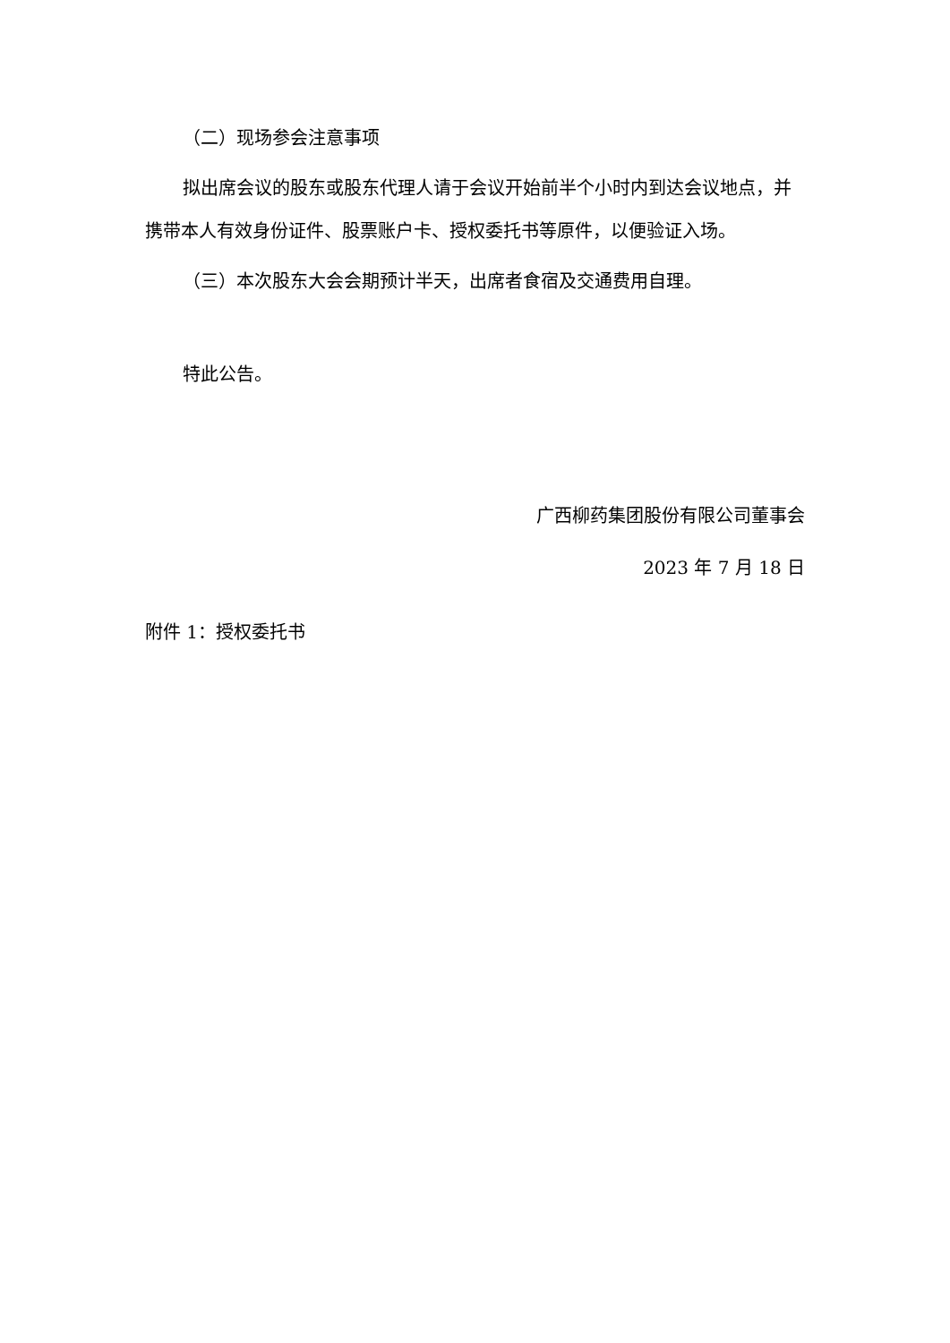（二）现场参会注意事项
拟出席会议的股东或股东代理人请于会议开始前半个小时内到达会议地点，并携带本人有效身份证件、股票账户卡、授权委托书等原件，以便验证入场。
（三）本次股东大会会期预计半天，出席者食宿及交通费用自理。
特此公告。
广西柳药集团股份有限公司董事会
2023 年 7 月 18 日
附件 1：授权委托书